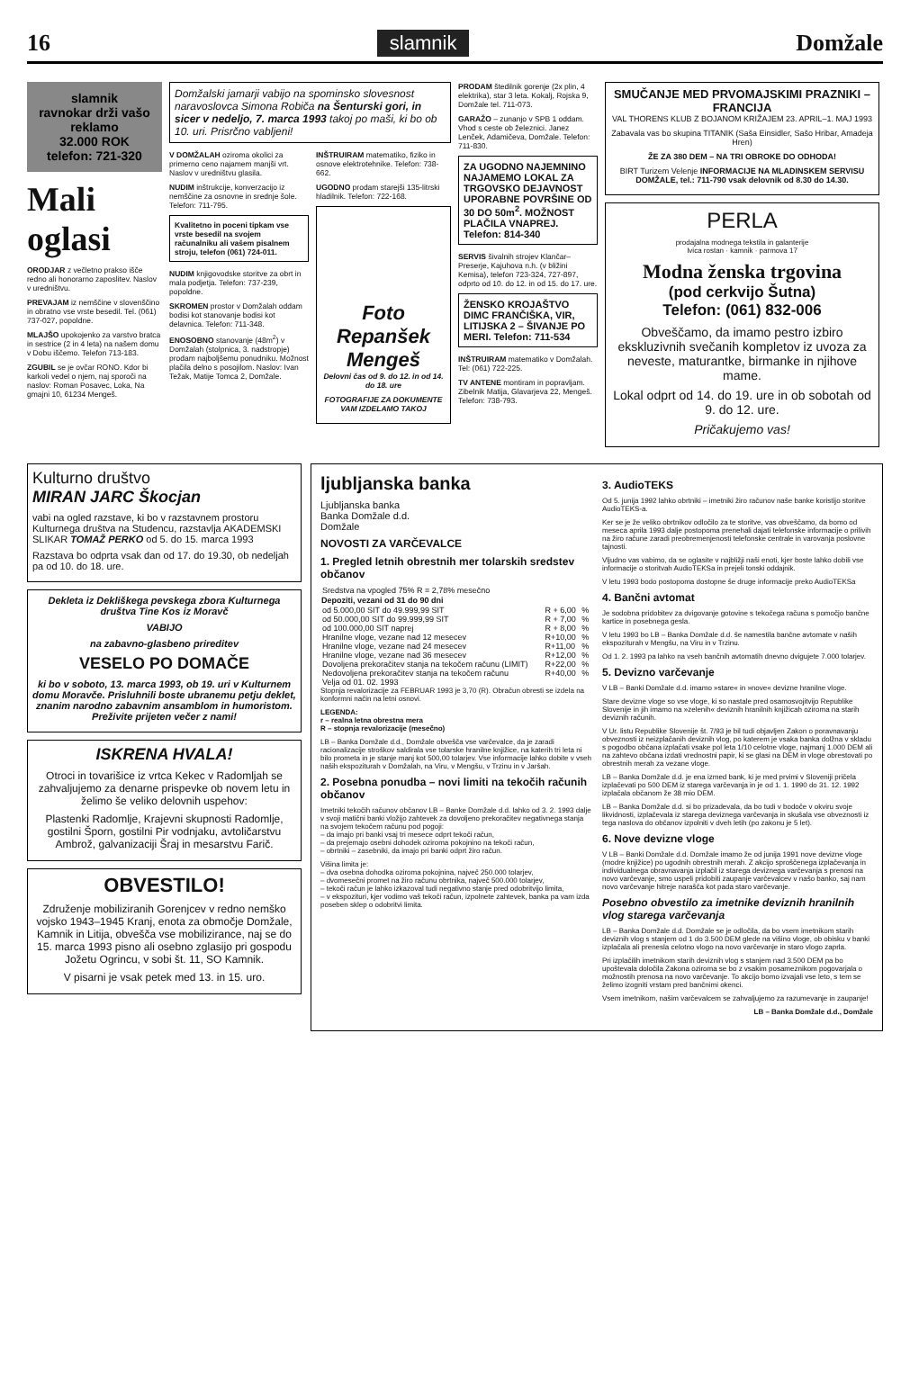16 slamnik Domžale
slamnik
ravnokar drži vašo reklamo
32.000 ROK
telefon: 721-320
Mali oglasi
ORODJAR z večletno prakso išče redno ali honorarno zaposlitev. Naslov v uredništvu.
PREVAJAM iz nemščine v slovenščino in obratno vse vrste besedil. Tel. (061) 737-027, popoldne.
MLAJŠO upokojenko za varstvo bratca in sestrice (2 in 4 leta) na našem domu v Dobu iščemo. Telefon 713-183.
ZGUBIL se je ovčar RONO. Kdor bi karkoli vedel o njem, naj sporoči na naslov: Roman Posavec, Loka, Na gmajni 10, 61234 Mengeš.
Domžalski jamarji vabijo na spominsko slovesnost naravoslovca Simona Robiča na Šenturski gori, in sicer v nedeljo, 7. marca 1993 takoj po maši, ki bo ob 10. uri. Prisrčno vabljeni!
V DOMŽALAH oziroma okolici za primerno ceno najamem manjši vrt. Naslov v uredništvu glasila.
NUDIM inštrukcije, konverzacijo iz nemščine za osnovne in srednje šole. Telefon: 711-795.
Kvalitetno in poceni tipkam vse vrste besedil na svojem računalniku ali vašem pisalnem stroju, telefon (061) 724-011.
NUDIM knjigovodske storitve za obrt in mala podjetja. Telefon: 737-239, popoldne.
SKROMEN prostor v Domžalah oddam bodisi kot stanovanje bodisi kot delavnica. Telefon: 711-348.
ENOSOBNO stanovanje (48m<sup>2</sup>) v Domžalah (stolpnica, 3. nadstropje) prodam najboljšemu ponudniku. Možnost plačila delno s posojilom. Naslov: Ivan Težak, Matije Tomca 2, Domžale.
INŠTRUIRAM matematiko, fiziko in osnove elektrotehnike. Telefon: 738-662.
UGODNO prodam starejši 135-litrski hladilnik. Telefon: 722-168.
Foto
Repanšek
Mengeš
Delovni čas od 9. do 12. in od 14. do 18. ure
FOTOGRAFIJE ZA DOKUMENTE VAM IZDELAMO TAKOJ
PRODAM štedilnik gorenje (2x plin, 4 elektrika), star 3 leta. Kokalj, Rojska 9, Domžale tel. 711-073.
GARAŽO – zunanjo v SPB 1 oddam. Vhod s ceste ob železnici. Janez Lenček, Adamičeva, Domžale. Telefon: 711-830.
ZA UGODNO NAJEMNINO NAJAMEMO LOKAL ZA TRGOVSKO DEJAVNOST UPORABNE POVRŠINE OD 30 DO 50m<sup>2</sup>. MOŽNOST PLAČILA VNAPREJ. Telefon: 814-340
SERVIS šivalnih strojev Klančar–Preserje, Kajuhova n.h. (v bližini Kemisa), telefon 723-324, 727-897, odprto od 10. do 12. in od 15. do 17. ure.
ŽENSKO KROJAŠTVO DIMC FRANČIŠKA, VIR, LITIJSKA 2 – ŠIVANJE PO MERI. Telefon: 711-534
INŠTRUIRAM matematiko v Domžalah. Tel: (061) 722-225.
TV ANTENE montiram in popravljam. Zibelnik Matija, Glavarjeva 22, Mengeš. Telefon: 738-793.
SMUČANJE MED PRVOMAJSKIMI PRAZNIKI – FRANCIJA
VAL THORENS KLUB Z BOJANOM KRIŽAJEM 23. APRIL–1. MAJ 1993
Zabavala vas bo skupina TITANIK (Saša Einsidler, Sašo Hribar, Amadeja Hren)
ŽE ZA 380 DEM – NA TRI OBROKE DO ODHODA!
BIRT Turizem Velenje INFORMACIJE NA MLADINSKEM SERVISU DOMŽALE, tel.: 711-790 vsak delovnik od 8.30 do 14.30.
PERLA
prodajalna modnega tekstila in galanterije
Ivica rostan · kamnik · parmova 17
Modna ženska trgovina
(pod cerkvijo Šutna)
Telefon: (061) 832-006
Obveščamo, da imamo pestro izbiro ekskluzivnih svečanih kompletov iz uvoza za neveste, maturantke, birmanke in njihove mame.
Lokal odprt od 14. do 19. ure in ob sobotah od 9. do 12. ure.
Pričakujemo vas!
Kulturno društvo
MIRAN JARC Škocjan
vabi na ogled razstave, ki bo v razstavnem prostoru Kulturnega društva na Studencu, razstavlja AKADEMSKI SLIKAR TOMAŽ PERKO od 5. do 15. marca 1993
Razstava bo odprta vsak dan od 17. do 19.30, ob nedeljah pa od 10. do 18. ure.
Dekleta iz Dekliškega pevskega zbora Kulturnega društva Tine Kos iz Moravč
VABIJO
na zabavno-glasbeno prireditev
VESELO PO DOMAČE
ki bo v soboto, 13. marca 1993, ob 19. uri v Kulturnem domu Moravče. Prisluhnili boste ubranemu petju deklet, znanim narodno zabavnim ansamblom in humoristom. Preživite prijeten večer z nami!
ISKRENA HVALA!
Otroci in tovarišice iz vrtca Kekec v Radomljah se zahvaljujemo za denarne prispevke ob novem letu in želimo še veliko delovnih uspehov:
Plastenki Radomlje, Krajevni skupnosti Radomlje, gostilni Šporn, gostilni Pir vodnjaku, avtoličarstvu Ambrož, galvanizaciji Šraj in mesarstvu Farič.
OBVESTILO!
Združenje mobiliziranih Gorenjcev v redno nemško vojsko 1943–1945 Kranj, enota za območje Domžale, Kamnik in Litija, obvešča vse mobilizirance, naj se do 15. marca 1993 pisno ali osebno zglasijo pri gospodu Jožetu Ogrincu, v sobi št. 11, SO Kamnik.
V pisarni je vsak petek med 13. in 15. uro.
ljubljanska banka
Ljubljanska banka
Banka Domžale d.d.
Domžale
NOVOSTI ZA VARČEVALCE
1. Pregled letnih obrestnih mer tolarskih sredstev občanov
| Sredstva na vpogled 75% R = 2,78% mesečno | | |
| Depoziti, vezani od 31 do 90 dni | | |
| od 5.000,00 SIT do 49.999,99 SIT | R + 6,00 | % |
| od 50.000,00 SIT do 99.999,99 SIT | R + 7,00 | % |
| od 100.000,00 SIT naprej | R + 8,00 | % |
| Hranilne vloge, vezane nad 12 mesecev | R+10,00 | % |
| Hranilne vloge, vezane nad 24 mesecev | R+11,00 | % |
| Hranilne vloge, vezane nad 36 mesecev | R+12,00 | % |
| Dovoljena prekoračitev stanja na tekočem računu (LIMIT) | R+22,00 | % |
| Nedovoljena prekoračitev stanja na tekočem računu | R+40,00 | % |
| Velja od 01. 02. 1993 | | |
Stopnja revalorizacije za FEBRUAR 1993 je 3,70 (R). Obračun obresti se izdela na konformni način na letni osnovi.
LEGENDA:
r – realna letna obrestna mera
R – stopnja revalorizacije (mesečno)
LB – Banka Domžale d.d., Domžale obvešča vse varčevalce, da je zaradi racionalizacije stroškov saldirala vse tolarske hranilne knjižice, na katerih tri leta ni bilo prometa in je stanje manj kot 500,00 tolarjev. Vse informacije lahko dobite v vseh naših ekspoziturah v Domžalah, na Viru, v Mengšu, v Trzinu in v Jaršah.
2. Posebna ponudba – novi limiti na tekočih računih občanov
Imetniki tekočih računov občanov LB – Banke Domžale d.d. lahko od 3. 2. 1993 dalje v svoji matični banki vložijo zahtevek za dovoljeno prekoračitev negativnega stanja na svojem tekočem računu pod pogoji:
– da imajo pri banki vsaj tri mesece odprt tekoči račun,
– da prejemajo osebni dohodek oziroma pokojnino na tekoči račun,
– obrtniki – zasebniki, da imajo pri banki odprt žiro račun.
Višina limita je:
– dva osebna dohodka oziroma pokojnina, največ 250.000 tolarjev,
– dvomesečni promet na žiro računu obrtnika, največ 500.000 tolarjev,
– tekoči račun je lahko izkazoval tudi negativno stanje pred odobritvijo limita,
– v ekspozituri, kjer vodimo vaš tekoči račun, izpolnete zahtevek, banka pa vam izda poseben sklep o odobritvi limita.
3. AudioTEKS
Od 5. junija 1992 lahko obrtniki – imetniki žiro računov naše banke koristijo storitve AudioTEKS-a.
Ker se je že veliko obrtnikov odločilo za te storitve, vas obveščamo, da bomo od meseca aprila 1993 dalje postopoma prenehali dajati telefonske informacije o prilivih na žiro račune zaradi preobremenjenosti telefonske centrale in varovanja poslovne tajnosti.
Vljudno vas vabimo, da se oglasite v najbližji naši enoti, kjer boste lahko dobili vse informacije o storitvah AudioTEKSa in prejeli tonski oddajnik.
V letu 1993 bodo postopoma dostopne še druge informacije preko AudioTEKSa
4. Bančni avtomat
Je sodobna pridobitev za dvigovanje gotovine s tekočega računa s pomočjo bančne kartice in posebnega gesla.
V letu 1993 bo LB – Banka Domžale d.d. še namestila bančne avtomate v naših ekspoziturah v Mengšu, na Viru in v Trzinu.
Od 1. 2. 1993 pa lahko na vseh bančnih avtomatih dnevno dvigujete 7.000 tolarjev.
5. Devizno varčevanje
V LB – Banki Domžale d.d. imamo »stare« in »nove« devizne hranilne vloge.
Stare devizne vloge so vse vloge, ki so nastale pred osamosvojitvijo Republike Slovenije in jih imamo na »zelenih« deviznih hranilnih knjižicah oziroma na starih deviznih računih.
V Ur. listu Republike Slovenije št. 7/93 je bil tudi objavljen Zakon o poravnavanju obveznosti iz neizplačanih deviznih vlog, po katerem je vsaka banka dolžna v skladu s pogodbo občana izplačati vsake pol leta 1/10 celotne vloge, najmanj 1.000 DEM ali na zahtevo občana izdati vrednostni papir, ki se glasi na DEM in vloge obrestovati po obrestnih merah za vezane vloge.
LB – Banka Domžale d.d. je ena izmed bank, ki je med prvimi v Sloveniji pričela izplačevati po 500 DEM iz starega varčevanja in je od 1. 1. 1990 do 31. 12. 1992 izplačala občanom že 38 mio DEM.
LB – Banka Domžale d.d. si bo prizadevala, da bo tudi v bodoče v okviru svoje likvidnosti, izplačevala iz starega deviznega varčevanja in skušala vse obveznosti iz tega naslova do občanov izpolniti v dveh letih (po zakonu je 5 let).
6. Nove devizne vloge
V LB – Banki Domžale d.d. Domžale imamo že od junija 1991 nove devizne vloge (modre knjižice) po ugodnih obrestnih merah. Z akcijo sproščenega izplačevanja in individualnega obravnavanja izplačil iz starega deviznega varčevanja s prenosi na novo varčevanje, smo uspeli pridobiti zaupanje varčevalcev v našo banko, saj nam novo varčevanje hitreje narašča kot pada staro varčevanje.
Posebno obvestilo za imetnike deviznih hranilnih vlog starega varčevanja
LB – Banka Domžale d.d. Domžale se je odločila, da bo vsem imetnikom starih deviznih vlog s stanjem od 1 do 3.500 DEM glede na višino vloge, ob obisku v banki izplačala ali prenesla celotno vlogo na novo varčevanje in staro vlogo zaprla.
Pri izplačilih imetnikom starih deviznih vlog s stanjem nad 3.500 DEM pa bo upoštevala določila Zakona oziroma se bo z vsakim posameznikom pogovarjala o možnostih prenosa na novo varčevanje. To akcijo bomo izvajali vse leto, s tem se želimo izogniti vrstam pred bančnimi okenci.
Vsem imetnikom, našim varčevalcem se zahvaljujemo za razumevanje in zaupanje!
LB – Banka Domžale d.d., Domžale